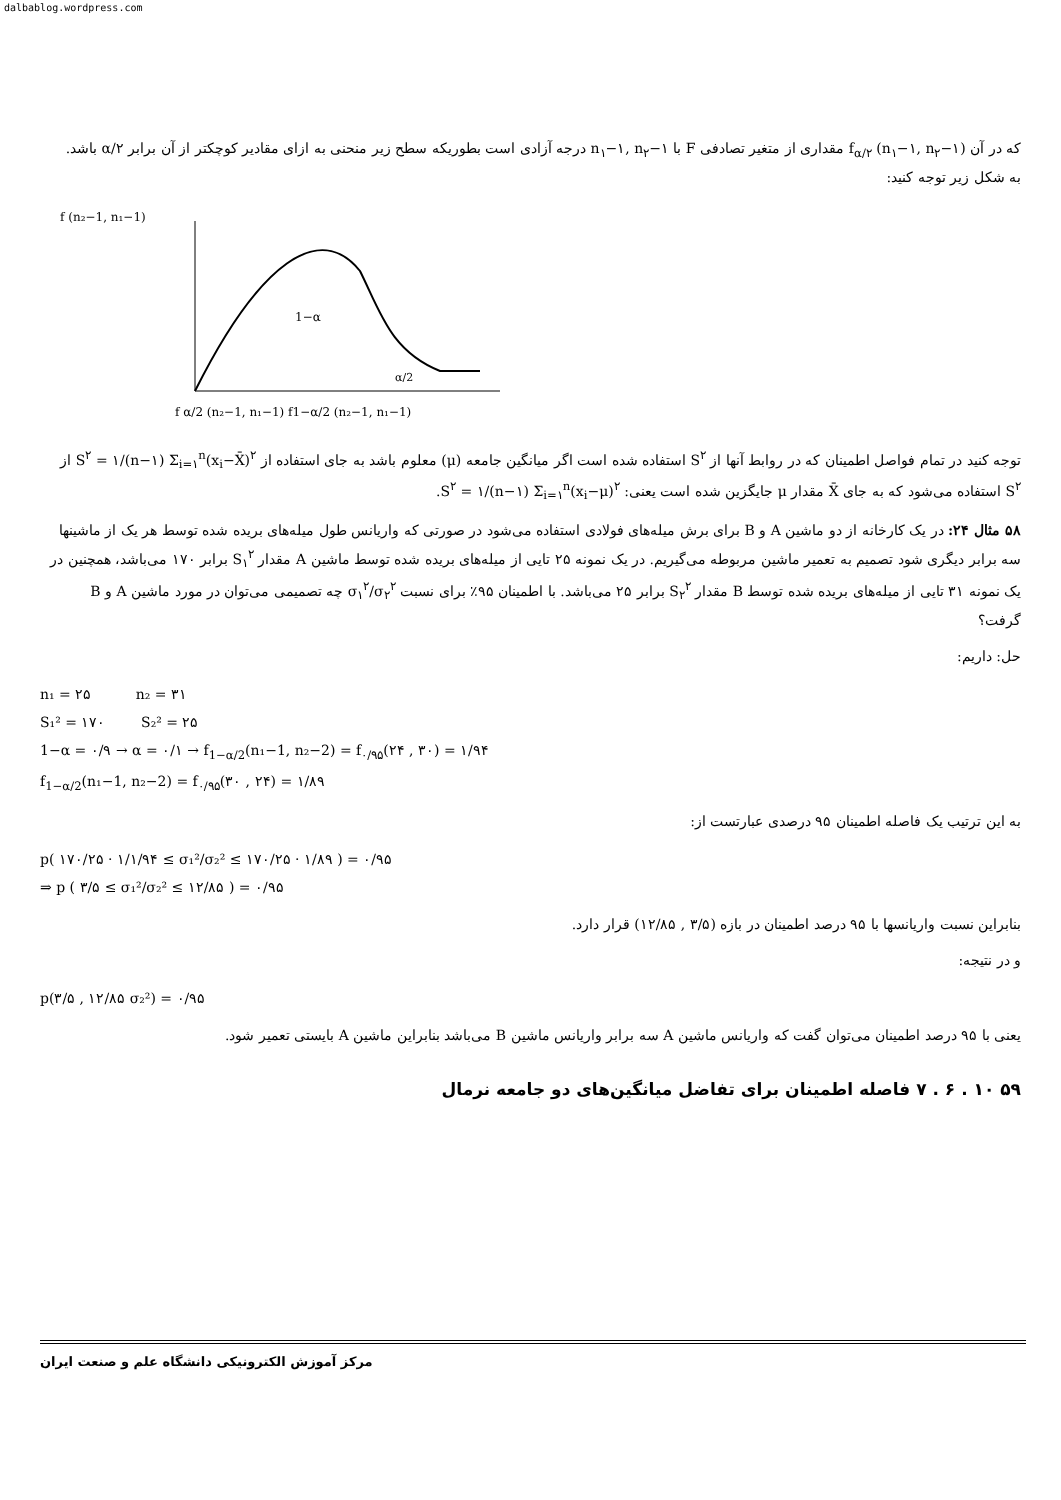dalbablog.wordpress.com
که در آن (n<sub>۱</sub>−۱, n<sub>۲</sub>−۱) f<sub>α/۲</sub> مقداری از متغیر تصادفی F با n<sub>۱</sub>−۱, n<sub>۲</sub>−۱ درجه آزادی است بطوریکه سطح زیر منحنی به ازای مقادیر کوچکتر از آن برابر α/۲ باشد. به شکل زیر توجه کنید:
f (n₂−1, n₁−1)
1−α
α/2
f α/2 (n₂−1, n₁−1) f1−α/2 (n₂−1, n₁−1)
توجه کنید در تمام فواصل اطمینان که در روابط آنها از S<sup>۲</sup> استفاده شده است اگر میانگین جامعه (μ) معلوم باشد به جای استفاده از S<sup>۲</sup> = ۱/(n−۱) Σ<sub>i=۱</sub><sup>n</sup>(x<sub>i</sub>−X̄)<sup>۲</sup> از S<sup>۲</sup> استفاده می‌شود که به جای X̄ مقدار μ جایگزین شده است یعنی: S<sup>۲</sup> = ۱/(n−۱) Σ<sub>i=۱</sub><sup>n</sup>(x<sub>i</sub>−μ)<sup>۲</sup>.
۵۸ مثال ۲۴: در یک کارخانه از دو ماشین A و B برای برش میله‌های فولادی استفاده می‌شود در صورتی که واریانس طول میله‌های بریده شده توسط هر یک از ماشینها سه برابر دیگری شود تصمیم به تعمیر ماشین مربوطه می‌گیریم. در یک نمونه ۲۵ تایی از میله‌های بریده شده توسط ماشین A مقدار S<sub>۱</sub><sup>۲</sup> برابر ۱۷۰ می‌باشد، همچنین در یک نمونه ۳۱ تایی از میله‌های بریده شده توسط B مقدار S<sub>۲</sub><sup>۲</sup> برابر ۲۵ می‌باشد. با اطمینان ۹۵٪ برای نسبت σ<sub>۱</sub><sup>۲</sup>/σ<sub>۲</sub><sup>۲</sup> چه تصمیمی می‌توان در مورد ماشین A و B گرفت؟
حل: داریم:
n₁ = ۲۵ n₂ = ۳۱
S₁² = ۱۷۰ S₂² = ۲۵
1−α = ۰/۹ → α = ۰/۱ → f<sub>1−α/2</sub>(n₁−1, n₂−2) = f<sub>۰/۹۵</sub>(۲۴ , ۳۰) = ۱/۹۴
f<sub>1−α/2</sub>(n₁−1, n₂−2) = f<sub>۰/۹۵</sub>(۳۰ , ۲۴) = ۱/۸۹
به این ترتیب یک فاصله اطمینان ۹۵ درصدی عبارتست از:
p( ۱۷۰/۲۵ · ۱/۱/۹۴ ≤ σ₁²/σ₂² ≤ ۱۷۰/۲۵ · ۱/۸۹ ) = ۰/۹۵
⇒ p ( ۳/۵ ≤ σ₁²/σ₂² ≤ ۱۲/۸۵ ) = ۰/۹۵
بنابراین نسبت واریانسها با ۹۵ درصد اطمینان در بازه (۳/۵ , ۱۲/۸۵) قرار دارد.
و در نتیجه:
p(۳/۵ , ۱۲/۸۵ σ₂²) = ۰/۹۵
یعنی با ۹۵ درصد اطمینان می‌توان گفت که واریانس ماشین A سه برابر واریانس ماشین B می‌باشد بنابراین ماشین A بایستی تعمیر شود.
۵۹ ۱۰ . ۶ . ۷ فاصله اطمینان برای تفاضل میانگین‌های دو جامعه نرمال
مرکز آموزش الکترونیکی دانشگاه علم و صنعت ایران